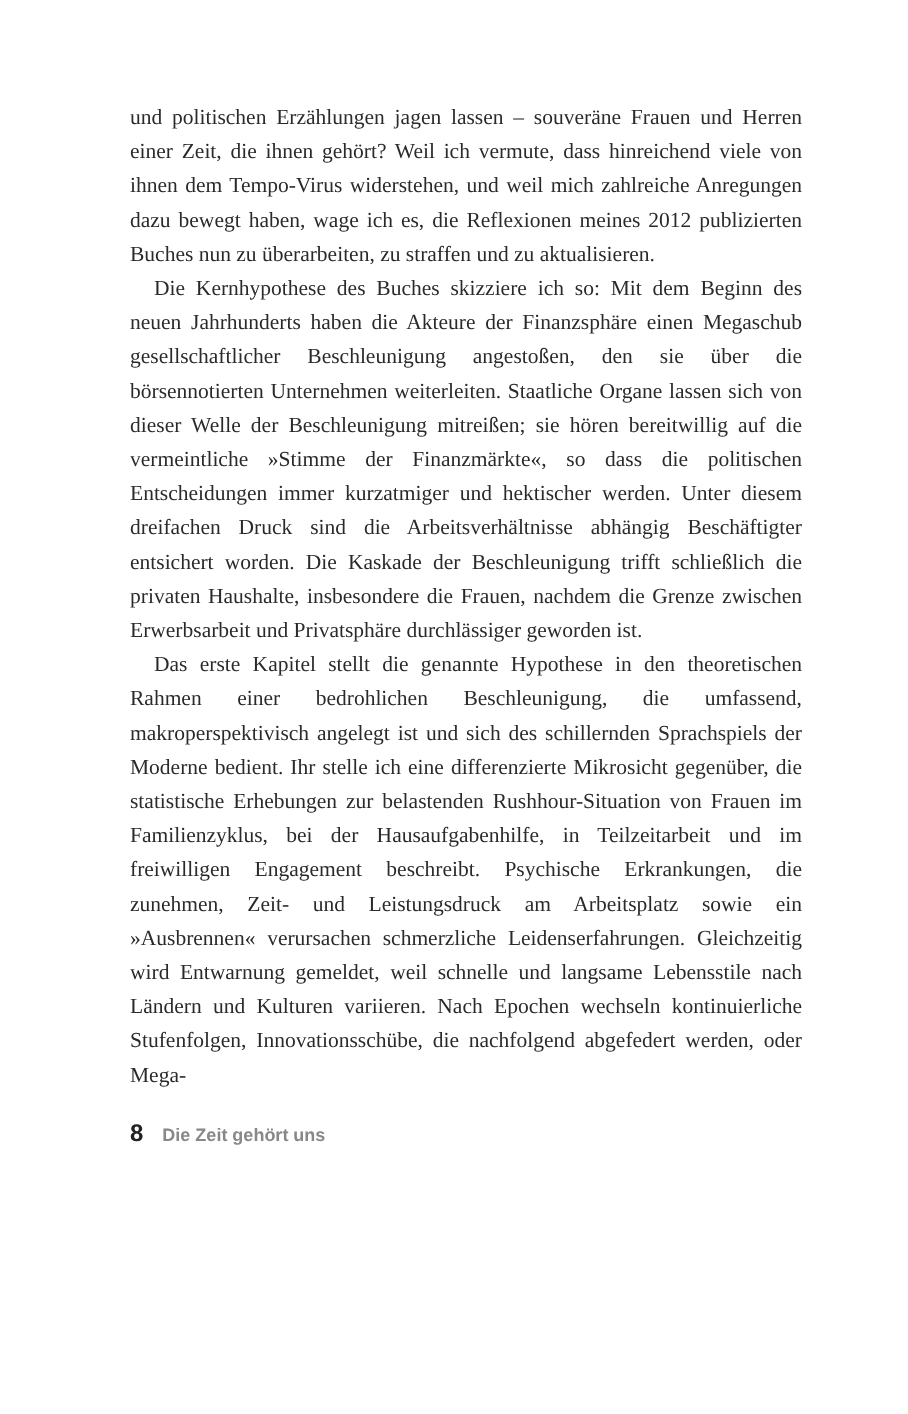und politischen Erzählungen jagen lassen – souveräne Frauen und Herren einer Zeit, die ihnen gehört? Weil ich vermute, dass hinreichend viele von ihnen dem Tempo-Virus widerstehen, und weil mich zahlreiche Anregungen dazu bewegt haben, wage ich es, die Reflexionen meines 2012 publizierten Buches nun zu überarbeiten, zu straffen und zu aktualisieren.
Die Kernhypothese des Buches skizziere ich so: Mit dem Beginn des neuen Jahrhunderts haben die Akteure der Finanzsphäre einen Megaschub gesellschaftlicher Beschleunigung angestoßen, den sie über die börsennotierten Unternehmen weiterleiten. Staatliche Organe lassen sich von dieser Welle der Beschleunigung mitreißen; sie hören bereitwillig auf die vermeintliche »Stimme der Finanzmärkte«, so dass die politischen Entscheidungen immer kurzatmiger und hektischer werden. Unter diesem dreifachen Druck sind die Arbeitsverhältnisse abhängig Beschäftigter entsichert worden. Die Kaskade der Beschleunigung trifft schließlich die privaten Haushalte, insbesondere die Frauen, nachdem die Grenze zwischen Erwerbsarbeit und Privatsphäre durchlässiger geworden ist.
Das erste Kapitel stellt die genannte Hypothese in den theoretischen Rahmen einer bedrohlichen Beschleunigung, die umfassend, makroperspektivisch angelegt ist und sich des schillernden Sprachspiels der Moderne bedient. Ihr stelle ich eine differenzierte Mikrosicht gegenüber, die statistische Erhebungen zur belastenden Rushhour-Situation von Frauen im Familienzyklus, bei der Hausaufgabenhilfe, in Teilzeitarbeit und im freiwilligen Engagement beschreibt. Psychische Erkrankungen, die zunehmen, Zeit- und Leistungsdruck am Arbeitsplatz sowie ein »Ausbrennen« verursachen schmerzliche Leidenserfahrungen. Gleichzeitig wird Entwarnung gemeldet, weil schnelle und langsame Lebensstile nach Ländern und Kulturen variieren. Nach Epochen wechseln kontinuierliche Stufenfolgen, Innovationsschübe, die nachfolgend abgefedert werden, oder Mega-
8 Die Zeit gehört uns